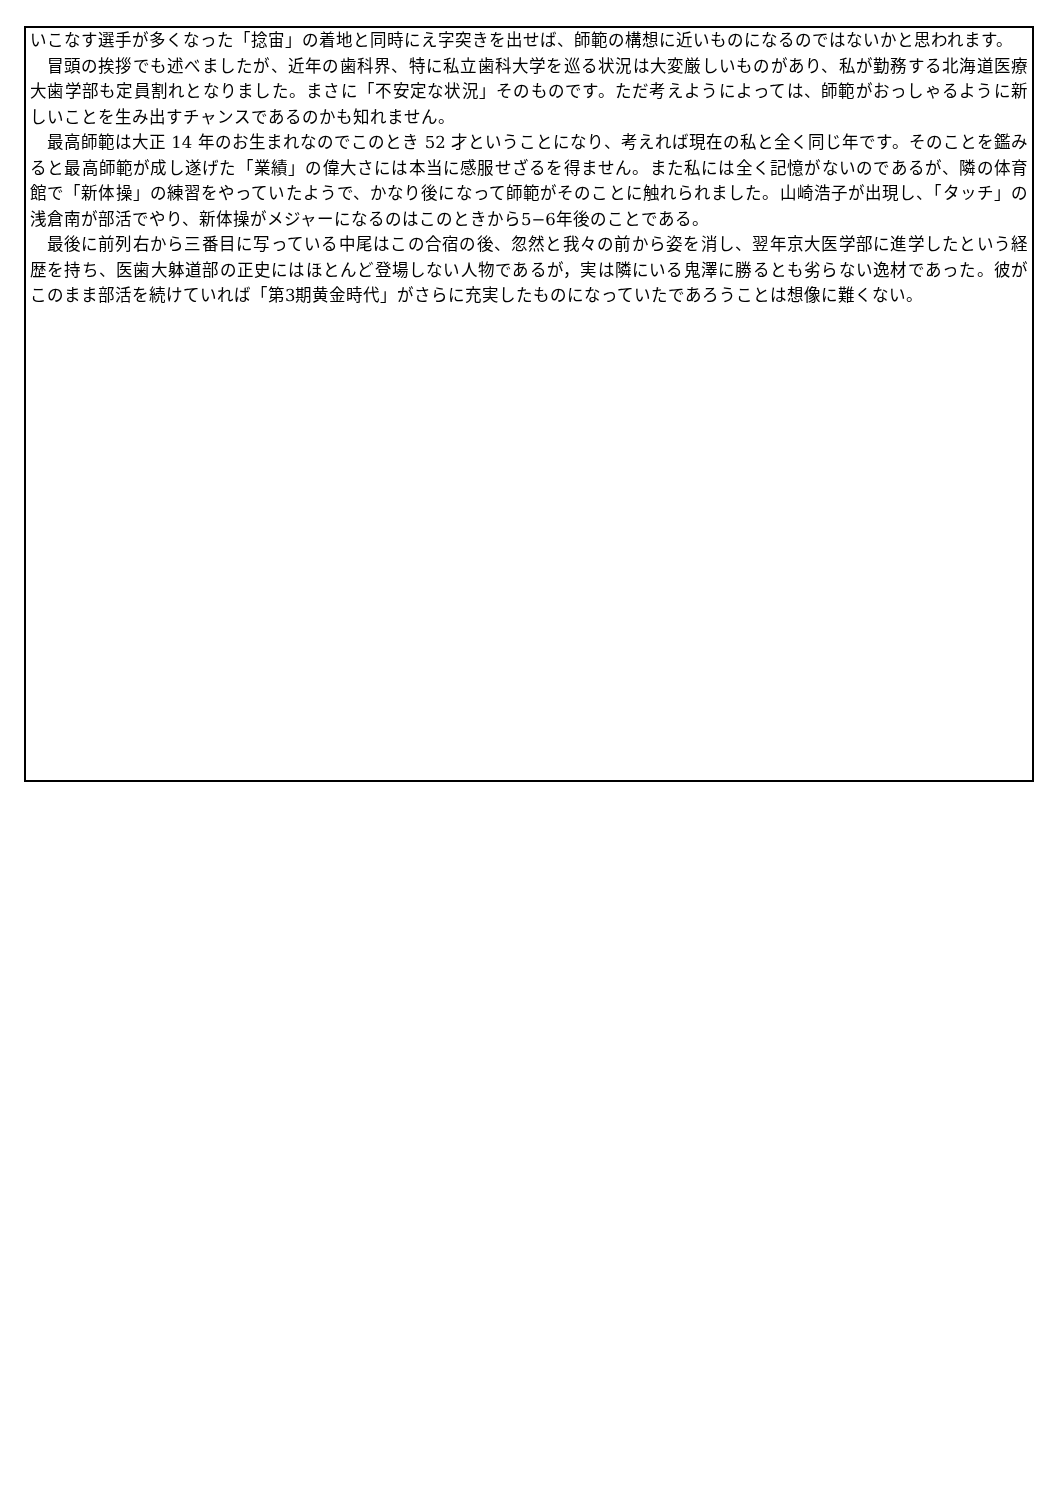いこなす選手が多くなった「捻宙」の着地と同時にえ字突きを出せば、師範の構想に近いものになるのではないかと思われます。
冒頭の挨拶でも述べましたが、近年の歯科界、特に私立歯科大学を巡る状況は大変厳しいものがあり、私が勤務する北海道医療大歯学部も定員割れとなりました。まさに「不安定な状況」そのものです。ただ考えようによっては、師範がおっしゃるように新しいことを生み出すチャンスであるのかも知れません。
最高師範は大正 14 年のお生まれなのでこのとき 52 才ということになり、考えれば現在の私と全く同じ年です。そのことを鑑みると最高師範が成し遂げた「業績」の偉大さには本当に感服せざるを得ません。また私には全く記憶がないのであるが、隣の体育館で「新体操」の練習をやっていたようで、かなり後になって師範がそのことに触れられました。山崎浩子が出現し、「タッチ」の浅倉南が部活でやり、新体操がメジャーになるのはこのときから5−6年後のことである。
最後に前列右から三番目に写っている中尾はこの合宿の後、忽然と我々の前から姿を消し、翌年京大医学部に進学したという経歴を持ち、医歯大躰道部の正史にはほとんど登場しない人物であるが，実は隣にいる鬼澤に勝るとも劣らない逸材であった。彼がこのまま部活を続けていれば「第3期黄金時代」がさらに充実したものになっていたであろうことは想像に難くない。